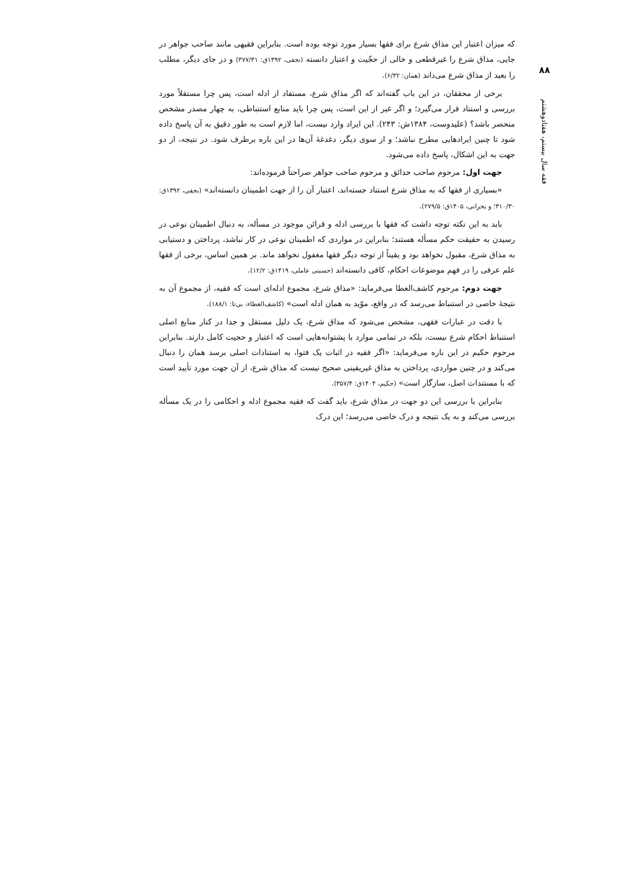۸۸
فقه سال بیستم، هفتادوهشتم
که میزان اعتبار این مذاق شرع برای فقها بسیار مورد توجه بوده است. بنابراین فقیهی مانند صاحب جواهر در جایی، مذاق شرع را غیرقطعی و خالی از حجّیت و اعتبار دانسته (نجفی، ۱۳۹۲ق: ۳۷۷/۳۱) و در جای دیگر، مطلب را بعید از مذاق شرع می‌داند (همان: ۶/۳۲).
برخی از محققان، در این باب گفته‌اند که اگر مذاق شرع، مستفاد از ادله است، پس چرا مستقلاً مورد بررسی و استناد قرار می‌گیرد؛ و اگر غیر از این است، پس چرا باید منابع استنباطی، به چهار مصدر مشخص منحصر باشد؟ (علیدوست، ۱۳۸۴ش: ۲۴۳). این ایراد وارد نیست، اما لازم است به طور دقیق به آن پاسخ داده شود تا چنین ایرادهایی مطرح نباشد؛ و از سوی دیگر، دغدغهٔ آن‌ها در این باره برطرف شود. در نتیجه، از دو جهت به این اشکال، پاسخ داده می‌شود.
جهت اول: مرحوم صاحب حدائق و مرحوم صاحب جواهر صراحتاً فرموده‌اند:
«بسیاری از فقها که به مذاق شرع استناد جسته‌اند، اعتبار آن را از جهت اطمینان دانسته‌اند» (نجفی، ۱۳۹۲ق: ۳۱۰/۳۰؛ و بحرانی، ۱۴۰۵ق: ۲۷۹/۵).
باید به این نکته توجه داشت که فقها با بررسی ادله و قرائن موجود در مسأله، به دنبال اطمینان نوعی در رسیدن به حقیقت حکم مسأله هستند؛ بنابراین در مواردی که اطمینان نوعی در کار نباشد، پرداختن و دستیابی به مذاق شرع، مقبول نخواهد بود و یقیناً از توجه دیگر فقها مغفول نخواهد ماند. بر همین اساس، برخی از فقها علم عرفی را در فهم موضوعات احکام، کافی دانسته‌اند (حسینی عاملی، ۱۴۱۹ق: ۱۲/۲).
جهت دوم: مرحوم کاشف‌الغطا می‌فرماید: «مذاق شرع، مجموع ادله‌ای است که فقیه، از مجموع آن به نتیجهٔ خاصی در استنباط می‌رسد که در واقع، موّید به همان ادله است» (کاشف‌الغطاء، بی‌تا: ۱۸۸/۱).
با دقت در عبارات فقهی، مشخص می‌شود که مذاق شرع، یک دلیل مستقل و جدا در کنار منابع اصلی استنباط احکام شرع نیست، بلکه در تمامی موارد با پشتوانه‌هایی است که اعتبار و حجیت کامل دارند. بنابراین مرحوم حکیم در این باره می‌فرماید: «اگر فقیه در اثبات یک فتوا، به استنادات اصلی برسد همان را دنبال می‌کند و در چنین مواردی، پرداختن به مذاق غیریقینی صحیح نیست که مذاق شرع، از آن جهت مورد تأیید است که با مستندات اصل، سازگار است» (حکیم، ۱۴۰۴ق: ۳۵۷/۴).
بنابراین با بررسی این دو جهت در مذاق شرع، باید گفت که فقیه مجموع ادله و احکامی را در یک مسأله بررسی می‌کند و به یک نتیجه و درک خاصی می‌رسد؛ این درک